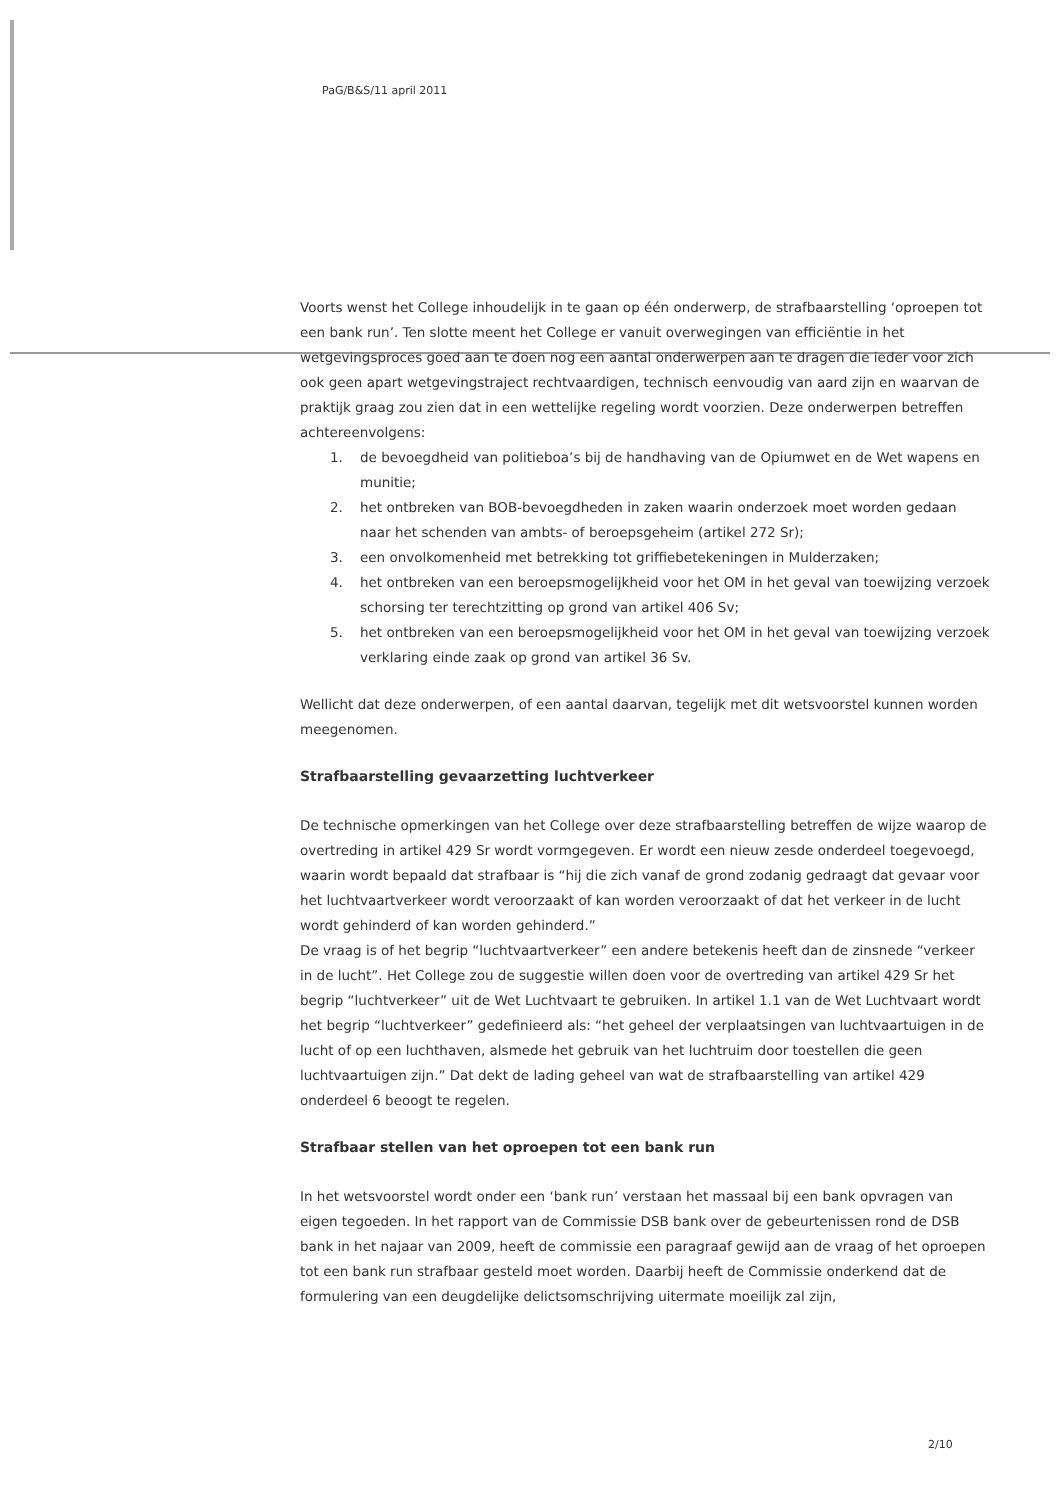PaG/B&S/11 april 2011
Voorts wenst het College inhoudelijk in te gaan op één onderwerp, de strafbaarstelling ‘oproepen tot een bank run’. Ten slotte meent het College er vanuit overwegingen van efficiëntie in het wetgevingsproces goed aan te doen nog een aantal onderwerpen aan te dragen die ieder voor zich ook geen apart wetgevingstraject rechtvaardigen, technisch eenvoudig van aard zijn en waarvan de praktijk graag zou zien dat in een wettelijke regeling wordt voorzien. Deze onderwerpen betreffen achtereenvolgens:
1. de bevoegdheid van politieboa’s bij de handhaving van de Opiumwet en de Wet wapens en munitie;
2. het ontbreken van BOB-bevoegdheden in zaken waarin onderzoek moet worden gedaan naar het schenden van ambts- of beroepsgeheim (artikel 272 Sr);
3. een onvolkomenheid met betrekking tot griffiebetekeningen in Mulderzaken;
4. het ontbreken van een beroepsmogelijkheid voor het OM in het geval van toewijzing verzoek schorsing ter terechtzitting op grond van artikel 406 Sv;
5. het ontbreken van een beroepsmogelijkheid voor het OM in het geval van toewijzing verzoek verklaring einde zaak op grond van artikel 36 Sv.
Wellicht dat deze onderwerpen, of een aantal daarvan, tegelijk met dit wetsvoorstel kunnen worden meegenomen.
Strafbaarstelling gevaarzetting luchtverkeer
De technische opmerkingen van het College over deze strafbaarstelling betreffen de wijze waarop de overtreding in artikel 429 Sr wordt vormgegeven. Er wordt een nieuw zesde onderdeel toegevoegd, waarin wordt bepaald dat strafbaar is “hij die zich vanaf de grond zodanig gedraagt dat gevaar voor het luchtvaartverkeer wordt veroorzaakt of kan worden veroorzaakt of dat het verkeer in de lucht wordt gehinderd of kan worden gehinderd.”
De vraag is of het begrip “luchtvaartverkeer” een andere betekenis heeft dan de zinsnede “verkeer in de lucht”. Het College zou de suggestie willen doen voor de overtreding van artikel 429 Sr het begrip “luchtverkeer” uit de Wet Luchtvaart te gebruiken. In artikel 1.1 van de Wet Luchtvaart wordt het begrip “luchtverkeer” gedefinieerd als: “het geheel der verplaatsingen van luchtvaartuigen in de lucht of op een luchthaven, alsmede het gebruik van het luchtruim door toestellen die geen luchtvaartuigen zijn.” Dat dekt de lading geheel van wat de strafbaarstelling van artikel 429 onderdeel 6 beoogt te regelen.
Strafbaar stellen van het oproepen tot een bank run
In het wetsvoorstel wordt onder een ‘bank run’ verstaan het massaal bij een bank opvragen van eigen tegoeden. In het rapport van de Commissie DSB bank over de gebeurtenissen rond de DSB bank in het najaar van 2009, heeft de commissie een paragraaf gewijd aan de vraag of het oproepen tot een bank run strafbaar gesteld moet worden. Daarbij heeft de Commissie onderkend dat de formulering van een deugdelijke delictsomschrijving uitermate moeilijk zal zijn,
2/10